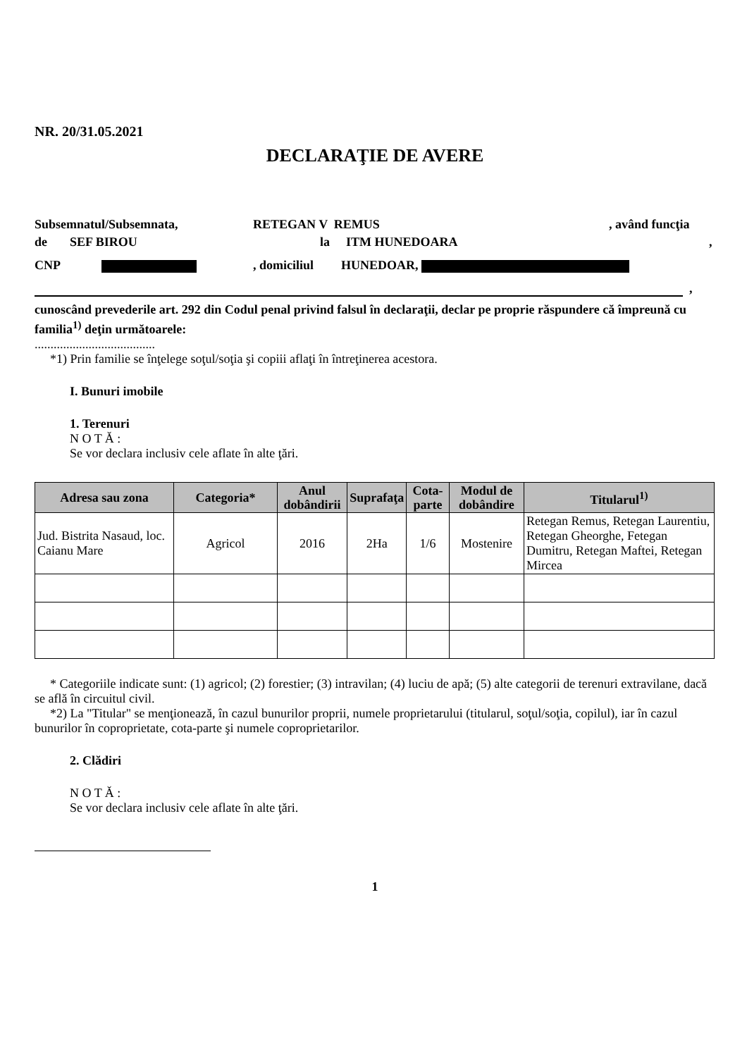NR. 20/31.05.2021
DECLARAŢIE DE AVERE
Subsemnatul/Subsemnata, RETEGAN V REMUS, având funcţia
de SEF BIROU la ITM HUNEDOARA,
CNP , domiciliul HUNEDOAR,
,
cunoscând prevederile art. 292 din Codul penal privind falsul în declaraţii, declar pe proprie răspundere că împreună cu familia<sup>1)</sup> deţin următoarele:
......................................
*1) Prin familie se înţelege soţul/soţia şi copiii aflaţi în întreţinerea acestora.
I. Bunuri imobile
1. Terenuri
N O T Ă :
Se vor declara inclusiv cele aflate în alte ţări.
| Adresa sau zona | Categoria* | Anul dobândirii | Suprafaţa | Cota-parte | Modul de dobândire | Titularul<sup>1)</sup> |
| --- | --- | --- | --- | --- | --- | --- |
| Jud. Bistrita Nasaud, loc. Caianu Mare | Agricol | 2016 | 2Ha | 1/6 | Mostenire | Retegan Remus, Retegan Laurentiu, Retegan Gheorghe, Fetegan Dumitru, Retegan Maftei, Retegan Mircea |
* Categoriile indicate sunt: (1) agricol; (2) forestier; (3) intravilan; (4) luciu de apă; (5) alte categorii de terenuri extravilane, dacă se află în circuitul civil.
*2) La "Titular" se menţionează, în cazul bunurilor proprii, numele proprietarului (titularul, soţul/soţia, copilul), iar în cazul bunurilor în coproprietate, cota-parte şi numele coproprietarilor.
2. Clădiri
N O T Ă :
Se vor declara inclusiv cele aflate în alte ţări.
1